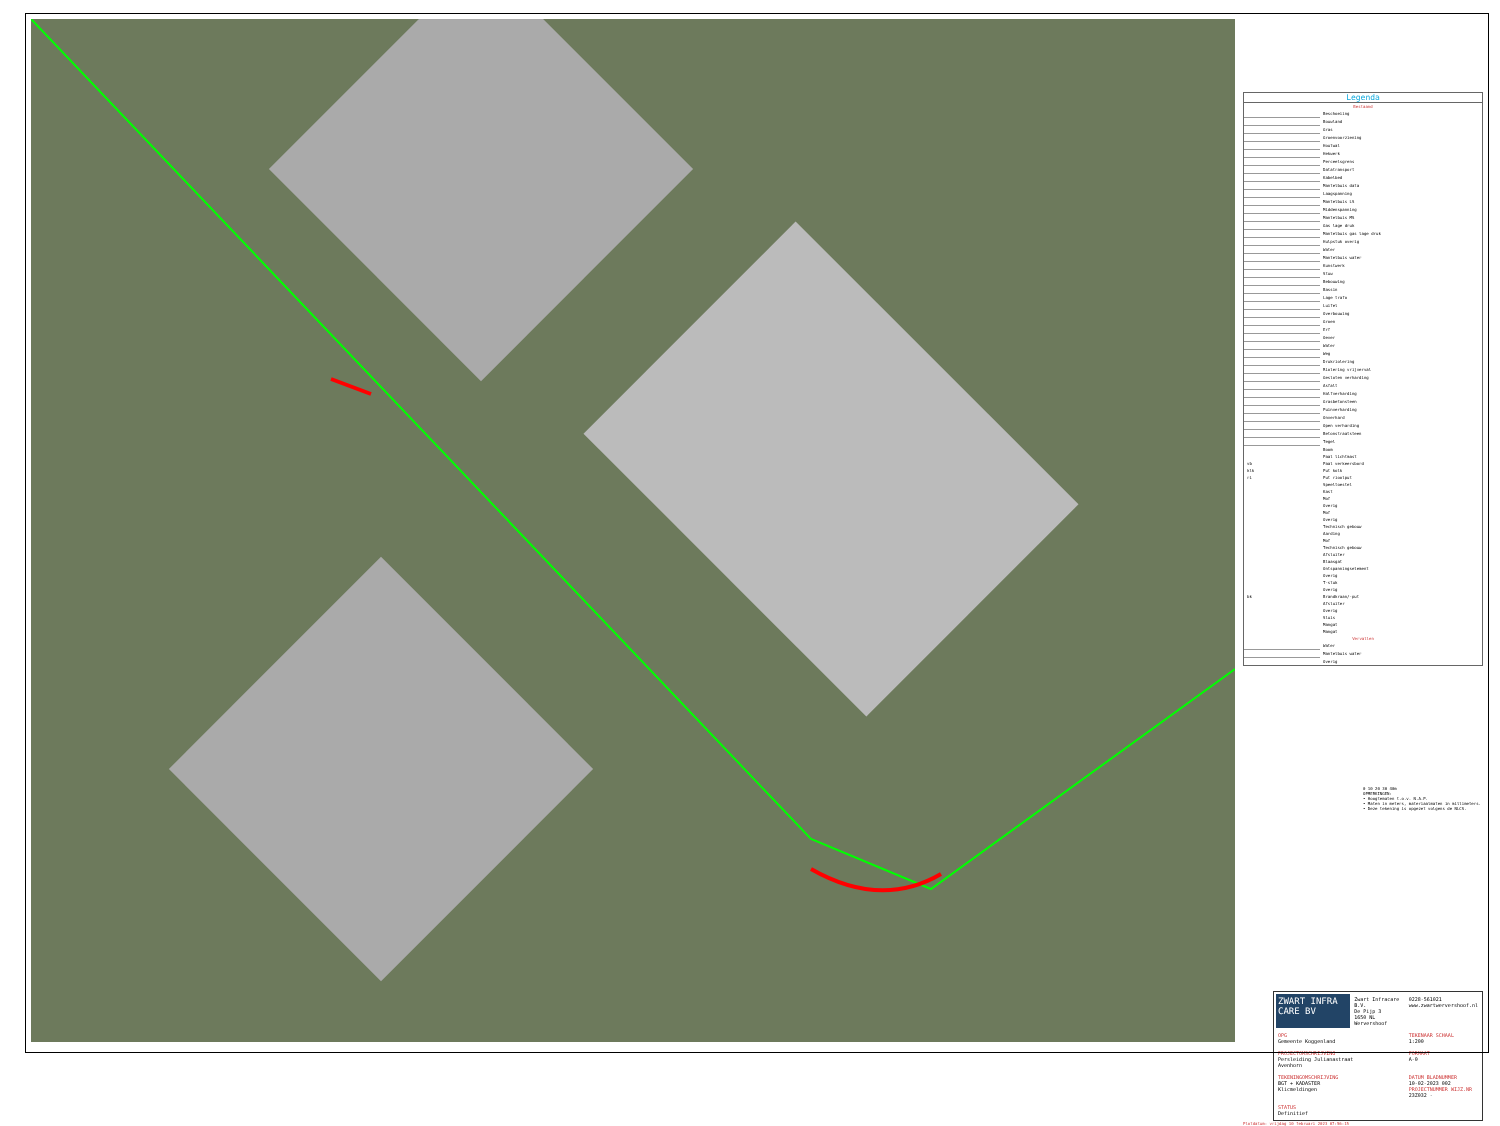Legenda
| Bestaand | |
| | Beschoeiing |
| | Bouwland |
| | Gras |
| | Groenvoorziening |
| | Houtwal |
| | Hekwerk |
| | Perceelsgrens |
| | Datatransport |
| | Kabelbed |
| | Mantelbuis data |
| | Laagspanning |
| | Mantelbuis LS |
| | Middenspanning |
| | Mantelbuis MS |
| | Gas lage druk |
| | Mantelbuis gas lage druk |
| | Hulpstuk overig |
| | Water |
| | Mantelbuis water |
| | Kunstwerk |
| | Stuw |
| | Bebouwing |
| | Bassin |
| | Lage trafo |
| | Luifel |
| | Overbouwing |
| | Groen |
| | Erf |
| | Oever |
| | Water |
| | Weg |
| | Drukriolering |
| | Riolering vrijverval |
| | Gesloten verharding |
| | Asfalt |
| | Halfverharding |
| | Grasbetonsteen |
| | Puinverharding |
| | Onverhard |
| | Open verharding |
| | Betonstraatsteen |
| | Tegel |
| | Boom |
| | Paal lichtmast |
| vb | Paal verkeersbord |
| klk | Put kolk |
| ri | Put rioolput |
| | Speeltoestel |
| | Kast |
| | Mof |
| | Overig |
| | Mof |
| | Overig |
| | Technisch gebouw |
| | Aarding |
| | Mof |
| | Technisch gebouw |
| | Afsluiter |
| | Blaasgat |
| | Ontspanningselement |
| | Overig |
| | T-stuk |
| | Overig |
| bk | Brandkraan/-put |
| | Afsluiter |
| | Overig |
| | Sluis |
| | Mangat |
| | Mangat |
| Vervallen | |
| | Water |
| | Mantelbuis water |
| | Overig |
0 10 20 30 40m
OPMERKINGEN:
• Hoogtematen t.o.v. N.A.P.
• Maten in meters, materiaalmaten in millimeters.
• Deze tekening is opgezet volgens de NLCS.
| ZWART INFRA CARE BV | Zwart Infracare B.V. De Pijp 3 1650 NL Wervershoof | 0228-561021 www.zwartwervershoof.nl |
| OPG Gemeente Koggenland | | TEKENAAR SCHAAL 1:200 |
| PROJECTOMSCHRIJVING Persleiding Julianastraat Avenhorn | | FORMAAT A-0 |
| TEKENINGOMSCHRIJVING BGT + KADASTER Klicmeldingen | | DATUM BLADNUMMER 10-02-2023 002 PROJECTNUMMER WIJZ.NR 23Z032 - |
| STATUS Definitief | | |
Plotdatum: vrijdag 10 februari 2023 07:56:15